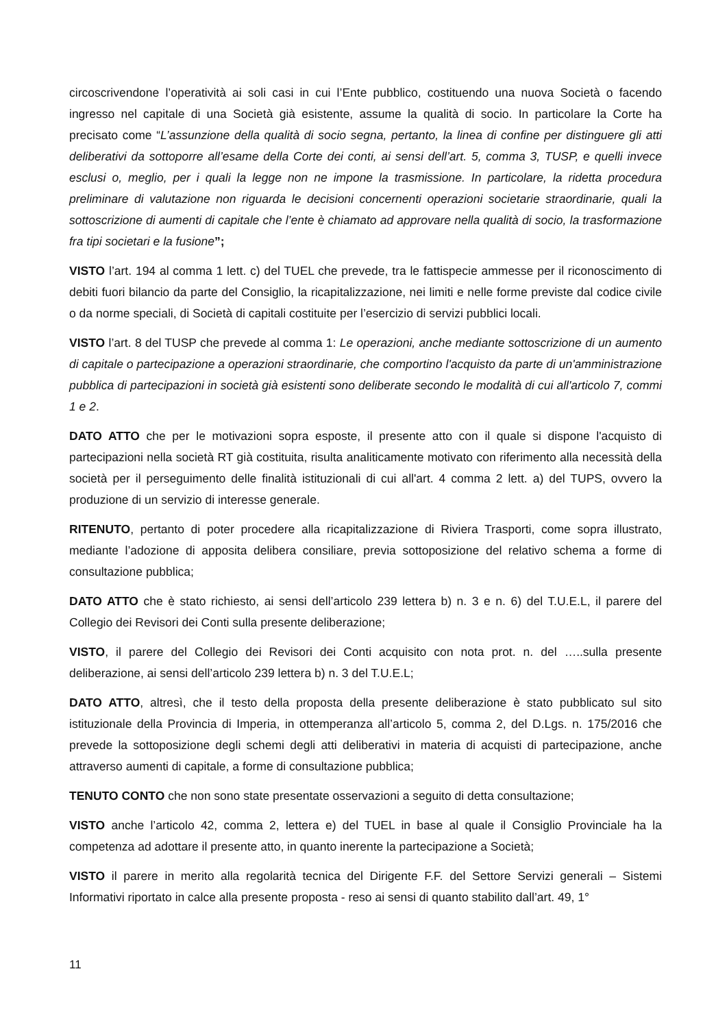circoscrivendone l’operatività ai soli casi in cui l’Ente pubblico, costituendo una nuova Società o facendo ingresso nel capitale di una Società già esistente, assume la qualità di socio. In particolare la Corte ha precisato come “L’assunzione della qualità di socio segna, pertanto, la linea di confine per distinguere gli atti deliberativi da sottoporre all’esame della Corte dei conti, ai sensi dell’art. 5, comma 3, TUSP, e quelli invece esclusi o, meglio, per i quali la legge non ne impone la trasmissione. In particolare, la ridetta procedura preliminare di valutazione non riguarda le decisioni concernenti operazioni societarie straordinarie, quali la sottoscrizione di aumenti di capitale che l’ente è chiamato ad approvare nella qualità di socio, la trasformazione fra tipi societari e la fusione”;
VISTO l’art. 194 al comma 1 lett. c) del TUEL che prevede, tra le fattispecie ammesse per il riconoscimento di debiti fuori bilancio da parte del Consiglio, la ricapitalizzazione, nei limiti e nelle forme previste dal codice civile o da norme speciali, di Società di capitali costituite per l’esercizio di servizi pubblici locali.
VISTO l’art. 8 del TUSP che prevede al comma 1: Le operazioni, anche mediante sottoscrizione di un aumento di capitale o partecipazione a operazioni straordinarie, che comportino l'acquisto da parte di un'amministrazione pubblica di partecipazioni in società già esistenti sono deliberate secondo le modalità di cui all'articolo 7, commi 1 e 2.
DATO ATTO che per le motivazioni sopra esposte, il presente atto con il quale si dispone l'acquisto di partecipazioni nella società RT già costituita, risulta analiticamente motivato con riferimento alla necessità della società per il perseguimento delle finalità istituzionali di cui all'art. 4 comma 2 lett. a) del TUPS, ovvero la produzione di un servizio di interesse generale.
RITENUTO, pertanto di poter procedere alla ricapitalizzazione di Riviera Trasporti, come sopra illustrato, mediante l’adozione di apposita delibera consiliare, previa sottoposizione del relativo schema a forme di consultazione pubblica;
DATO ATTO che è stato richiesto, ai sensi dell’articolo 239 lettera b) n. 3 e n. 6) del T.U.E.L, il parere del Collegio dei Revisori dei Conti sulla presente deliberazione;
VISTO, il parere del Collegio dei Revisori dei Conti acquisito con nota prot. n. del …..sulla presente deliberazione, ai sensi dell’articolo 239 lettera b) n. 3 del T.U.E.L;
DATO ATTO, altresì, che il testo della proposta della presente deliberazione è stato pubblicato sul sito istituzionale della Provincia di Imperia, in ottemperanza all’articolo 5, comma 2, del D.Lgs. n. 175/2016 che prevede la sottoposizione degli schemi degli atti deliberativi in materia di acquisti di partecipazione, anche attraverso aumenti di capitale, a forme di consultazione pubblica;
TENUTO CONTO che non sono state presentate osservazioni a seguito di detta consultazione;
VISTO anche l’articolo 42, comma 2, lettera e) del TUEL in base al quale il Consiglio Provinciale ha la competenza ad adottare il presente atto, in quanto inerente la partecipazione a Società;
VISTO il parere in merito alla regolarità tecnica del Dirigente F.F. del Settore Servizi generali – Sistemi Informativi riportato in calce alla presente proposta - reso ai sensi di quanto stabilito dall’art. 49, 1°
11